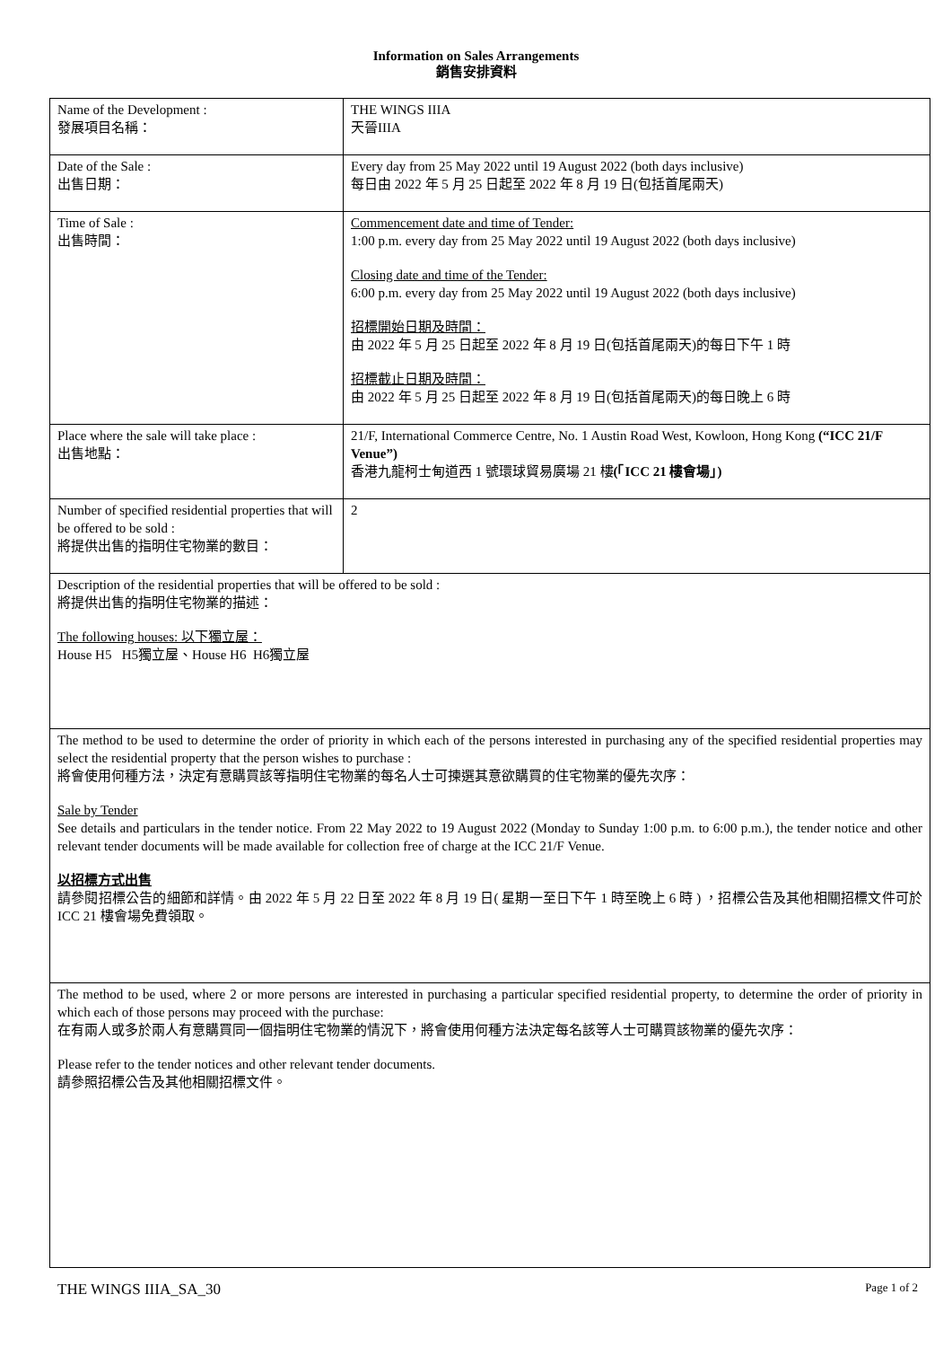Information on Sales Arrangements
銷售安排資料
| Name of the Development : 發展項目名稱： | THE WINGS IIIA 天晉IIIA |
| Date of the Sale : 出售日期： | Every day from 25 May 2022 until 19 August 2022 (both days inclusive) 每日由 2022 年 5 月 25 日起至 2022 年 8 月 19 日(包括首尾兩天) |
| Time of Sale : 出售時間： | Commencement date and time of Tender: 1:00 p.m. every day from 25 May 2022 until 19 August 2022 (both days inclusive) Closing date and time of the Tender: 6:00 p.m. every day from 25 May 2022 until 19 August 2022 (both days inclusive) 招標開始日期及時間： 由 2022 年 5 月 25 日起至 2022 年 8 月 19 日(包括首尾兩天)的每日下午 1 時 招標截止日期及時間： 由 2022 年 5 月 25 日起至 2022 年 8 月 19 日(包括首尾兩天)的每日晚上 6 時 |
| Place where the sale will take place : 出售地點： | 21/F, International Commerce Centre, No. 1 Austin Road West, Kowloon, Hong Kong (“ICC 21/F Venue”) 香港九龍柯士甸道西 1 號環球貿易廣場 21 樓 (「ICC 21 樓會場」) |
| Number of specified residential properties that will be offered to be sold : 將提供出售的指明住宅物業的數目： | 2 |
| Description of the residential properties that will be offered to be sold : 將提供出售的指明住宅物業的描述： The following houses: 以下獨立屋： House H5 H5獨立屋、House H6 H6獨立屋 | |
| The method to be used to determine the order of priority in which each of the persons interested in purchasing any of the specified residential properties may select the residential property that the person wishes to purchase : 將會使用何種方法，決定有意購買該等指明住宅物業的每名人士可揀選其意欲購買的住宅物業的優先次序： Sale by Tender See details and particulars in the tender notice. From 22 May 2022 to 19 August 2022 (Monday to Sunday 1:00 p.m. to 6:00 p.m.), the tender notice and other relevant tender documents will be made available for collection free of charge at the ICC 21/F Venue. 以招標方式出售 請參閱招標公告的細節和詳情。由 2022 年 5 月 22 日至 2022 年 8 月 19 日( 星期一至日下午 1 時至晚上 6 時 ) ，招標公告及其他相關招標文件可於 ICC 21 樓會場免費領取。 | |
| The method to be used, where 2 or more persons are interested in purchasing a particular specified residential property, to determine the order of priority in which each of those persons may proceed with the purchase: 在有兩人或多於兩人有意購買同一個指明住宅物業的情況下，將會使用何種方法決定每名該等人士可購買該物業的優先次序： Please refer to the tender notices and other relevant tender documents. 請參照招標公告及其他相關招標文件。 | |
THE WINGS IIIA_SA_30 Page 1 of 2